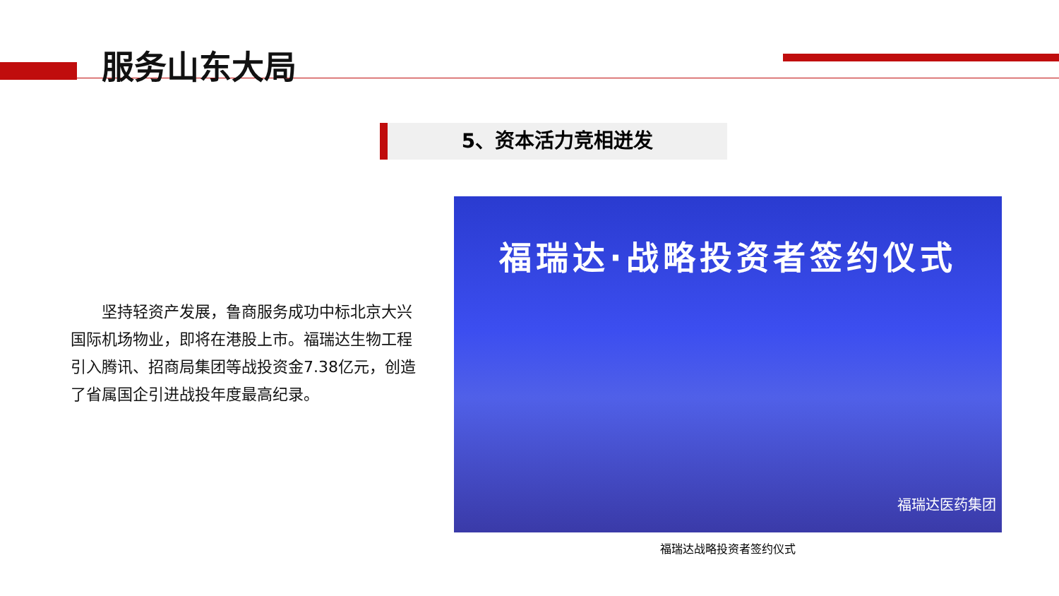服务山东大局
5、资本活力竞相迸发
坚持轻资产发展，鲁商服务成功中标北京大兴国际机场物业，即将在港股上市。福瑞达生物工程引入腾讯、招商局集团等战投资金7.38亿元，创造了省属国企引进战投年度最高纪录。
福瑞达·战略投资者签约仪式
福瑞达医药集团
福瑞达战略投资者签约仪式